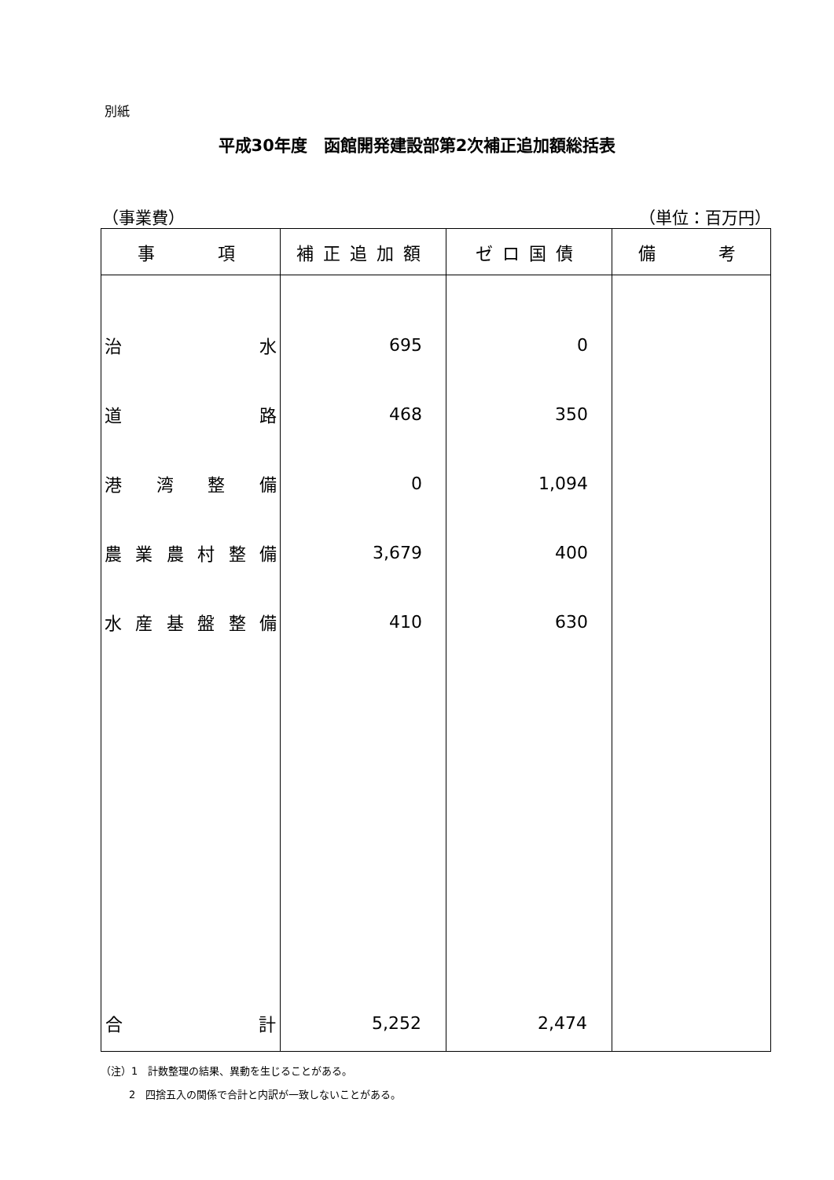別紙
平成30年度　函館開発建設部第2次補正追加額総括表
（事業費） （単位：百万円）
| 事 項 | 補正追加額 | ゼロ国債 | 備 考 |
| --- | --- | --- | --- |
| 治 水 道 路 港 湾 整 備 農 業 農 村 整 備 水 産 基 盤 整 備 | 695 468 0 3,679 410 | 0 350 1,094 400 630 | |
| 合 計 | 5,252 | 2,474 | |
（注）1　計数整理の結果、異動を生じることがある。
2　四捨五入の関係で合計と内訳が一致しないことがある。